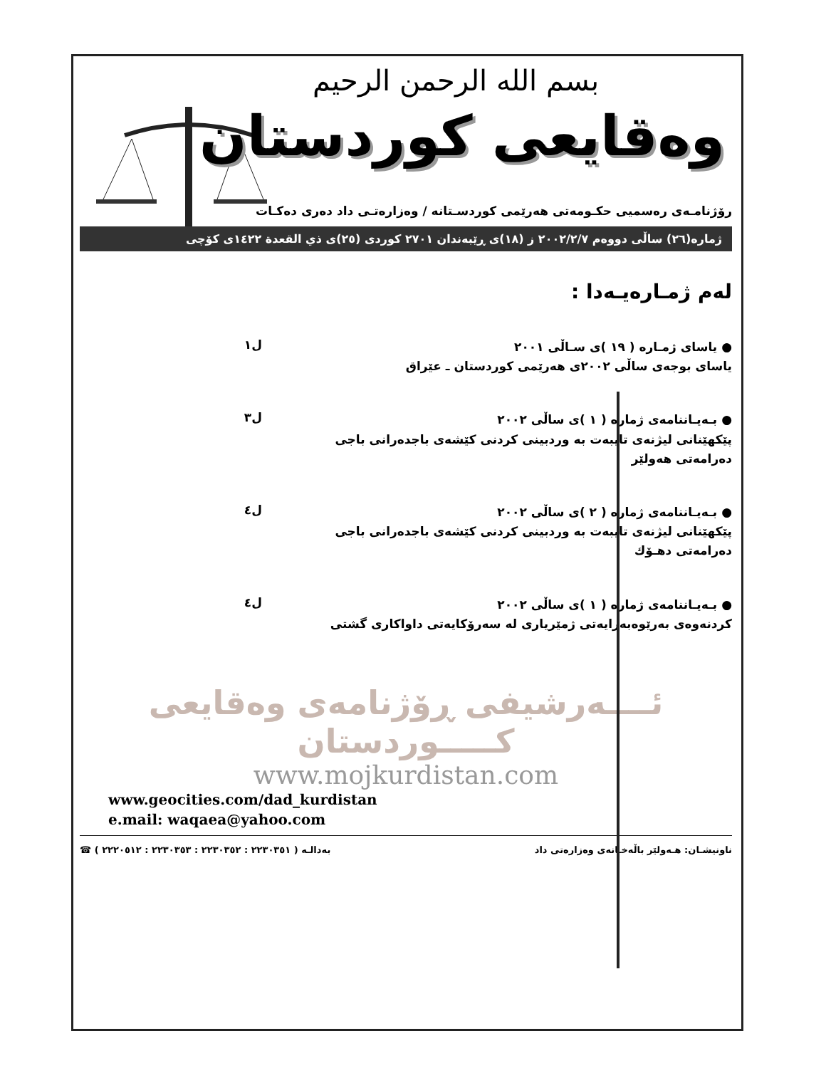بسم الله الرحمن الرحيم
وەقايعى كوردستان
رۆژنامـەی رەسمیی حکـومەتی هەرێمی کوردسـتانە / وەزارەتـی داد دەری دەکـات
ژمارە(٢٦) ساڵی دووەم ٢٠٠٢/٢/٧ ز (١٨)ی ڕێبەندان ٢٧٠١ کوردی (٢٥)ی ذي القعدة ١٤٢٢ی کۆچی
لەم ژمـارەیـەدا :
● یاسای ژمـاره ( ١٩ )ی سـاڵی ٢٠٠١
یاسای بوجەی ساڵی ٢٠٠٢ی هەرێمی کوردستان ـ عێراق
ل١
● بـەیـاننامەی ژماره ( ١ )ی ساڵی ٢٠٠٢
پێکهێنانی لیژنەی تایبەت بە وردبینی کردنی کێشەی باجدەرانی باجی دەرامەتی هەولێر
ل٣
● بـەیـاننامەی ژماره ( ٢ )ی ساڵی ٢٠٠٢
پێکهێنانی لیژنەی تایبەت بە وردبینی کردنی کێشەی باجدەرانی باجی دەرامەتی دهـۆك
ل٤
● بـەیـاننامەی ژماره ( ١ )ی ساڵی ٢٠٠٢
کردنەوەی بەرێوەبەرایەتی ژمێریاری لە سەرۆکایەتی داواکاری گشتی
ل٤
ئــــەرشیفی ڕۆژنامەی وەقایعی کـــــوردستان
www.mojkurdistan.com
www.geocities.com/dad_kurdistan
e.mail: waqaea@yahoo.com
☎ بەدالـە ( ٢٢٣٠٣٥١ : ٢٢٣٠٣٥٢ : ٢٢٣٠٣٥٣ : ٢٢٢٠٥١٢ ) ناونیشـان: هـەولێر باڵەخـانەی وەزارەتی داد